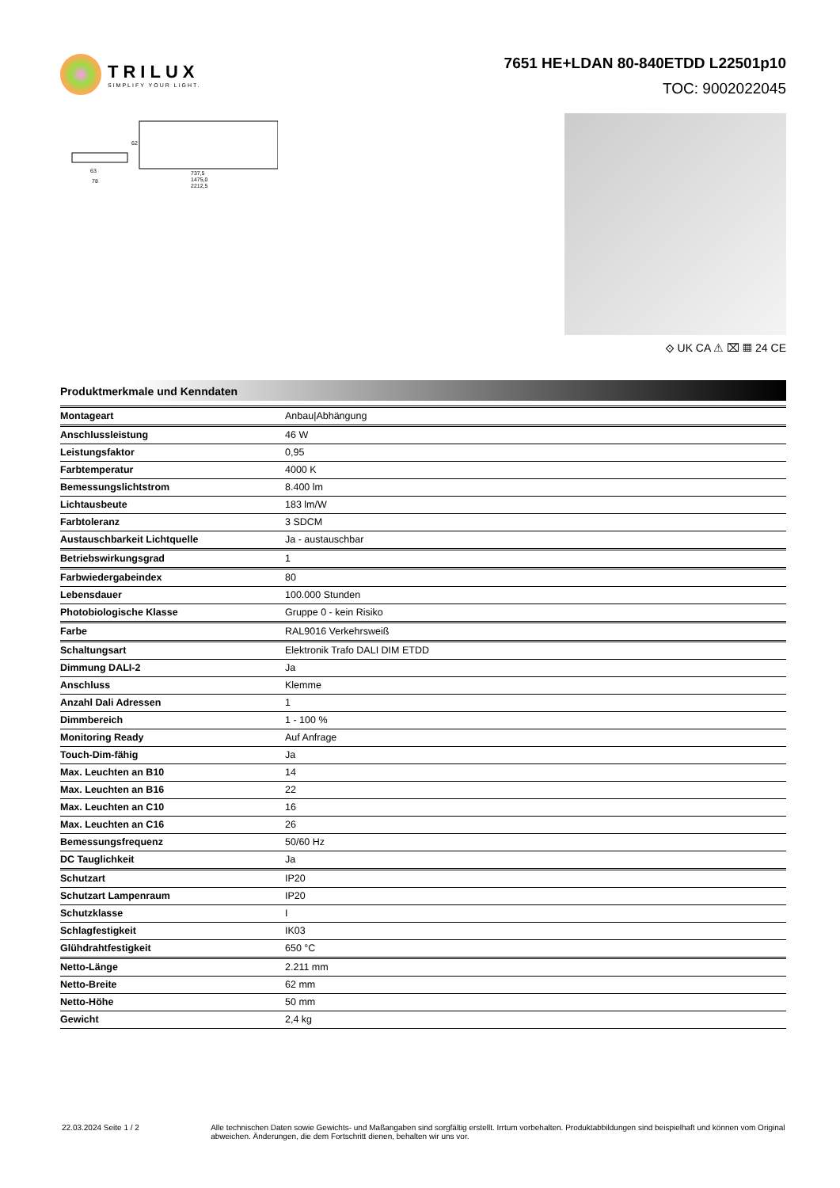TRILUX
SIMPLIFY YOUR LIGHT.
7651 HE+LDAN 80-840ETDD L22501p10
TOC: 9002022045
63
78
737,5
1475,0
2212,5
62
⟐ UK CA ⚠ ⌧ ▦ 24 CE
Produktmerkmale und Kenndaten
| Montageart | Anbau/Abhängung |
| Anschlussleistung | 46 W |
| Leistungsfaktor | 0,95 |
| Farbtemperatur | 4000 K |
| Bemessungslichtstrom | 8.400 lm |
| Lichtausbeute | 183 lm/W |
| Farbtoleranz | 3 SDCM |
| Austauschbarkeit Lichtquelle | Ja - austauschbar |
| Betriebswirkungsgrad | 1 |
| Farbwiedergabeindex | 80 |
| Lebensdauer | 100.000 Stunden |
| Photobiologische Klasse | Gruppe 0 - kein Risiko |
| Farbe | RAL9016 Verkehrsweiß |
| Schaltungsart | Elektronik Trafo DALI DIM ETDD |
| Dimmung DALI-2 | Ja |
| Anschluss | Klemme |
| Anzahl Dali Adressen | 1 |
| Dimmbereich | 1 - 100 % |
| Monitoring Ready | Auf Anfrage |
| Touch-Dim-fähig | Ja |
| Max. Leuchten an B10 | 14 |
| Max. Leuchten an B16 | 22 |
| Max. Leuchten an C10 | 16 |
| Max. Leuchten an C16 | 26 |
| Bemessungsfrequenz | 50/60 Hz |
| DC Tauglichkeit | Ja |
| Schutzart | IP20 |
| Schutzart Lampenraum | IP20 |
| Schutzklasse | I |
| Schlagfestigkeit | IK03 |
| Glühdrahtfestigkeit | 650 °C |
| Netto-Länge | 2.211 mm |
| Netto-Breite | 62 mm |
| Netto-Höhe | 50 mm |
| Gewicht | 2,4 kg |
22.03.2024 Seite 1 / 2 Alle technischen Daten sowie Gewichts- und Maßangaben sind sorgfältig erstellt. Irrtum vorbehalten. Produktabbildungen sind beispielhaft und können vom Original abweichen. Änderungen, die dem Fortschritt dienen, behalten wir uns vor.